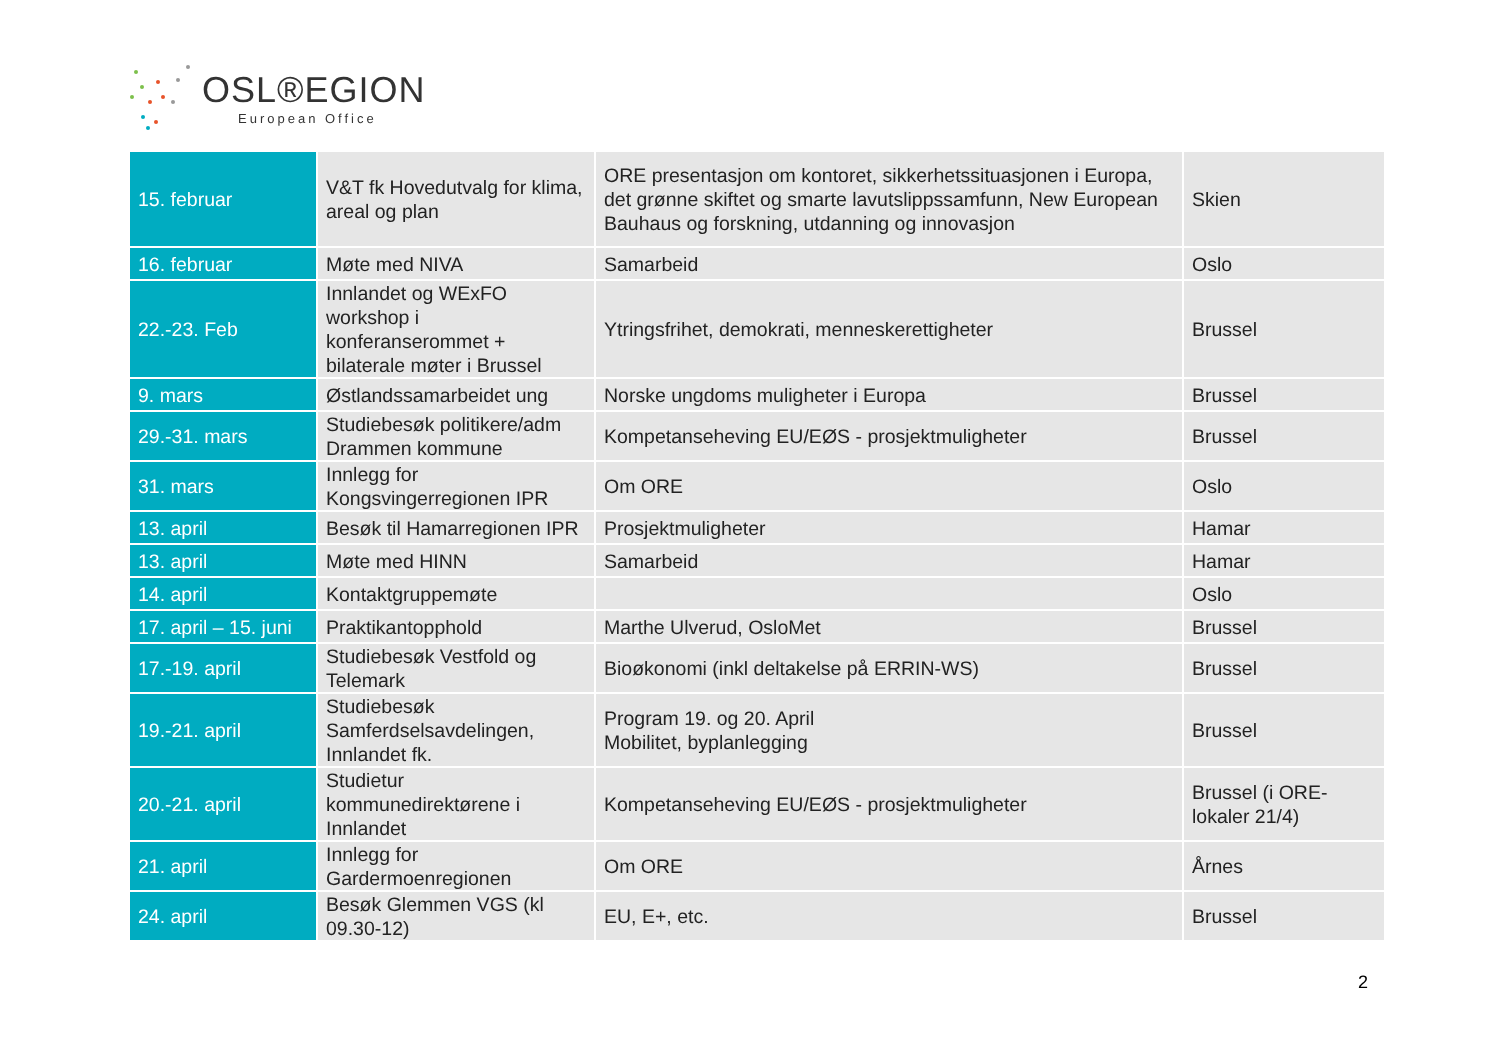OSL®EGION
European Office
| 15. februar | V&T fk Hovedutvalg for klima, areal og plan | ORE presentasjon om kontoret, sikkerhetssituasjonen i Europa, det grønne skiftet og smarte lavutslippssamfunn, New European Bauhaus og forskning, utdanning og innovasjon | Skien |
| 16. februar | Møte med NIVA | Samarbeid | Oslo |
| 22.-23. Feb | Innlandet og WExFO workshop i konferanserommet + bilaterale møter i Brussel | Ytringsfrihet, demokrati, menneskerettigheter | Brussel |
| 9. mars | Østlandssamarbeidet ung | Norske ungdoms muligheter i Europa | Brussel |
| 29.-31. mars | Studiebesøk politikere/adm Drammen kommune | Kompetanseheving EU/EØS - prosjektmuligheter | Brussel |
| 31. mars | Innlegg for Kongsvingerregionen IPR | Om ORE | Oslo |
| 13. april | Besøk til Hamarregionen IPR | Prosjektmuligheter | Hamar |
| 13. april | Møte med HINN | Samarbeid | Hamar |
| 14. april | Kontaktgruppemøte | | Oslo |
| 17. april – 15. juni | Praktikantopphold | Marthe Ulverud, OsloMet | Brussel |
| 17.-19. april | Studiebesøk Vestfold og Telemark | Bioøkonomi (inkl deltakelse på ERRIN-WS) | Brussel |
| 19.-21. april | Studiebesøk Samferdselsavdelingen, Innlandet fk. | Program 19. og 20. April Mobilitet, byplanlegging | Brussel |
| 20.-21. april | Studietur kommunedirektørene i Innlandet | Kompetanseheving EU/EØS - prosjektmuligheter | Brussel (i ORE-lokaler 21/4) |
| 21. april | Innlegg for Gardermoenregionen | Om ORE | Årnes |
| 24. april | Besøk Glemmen VGS (kl 09.30-12) | EU, E+, etc. | Brussel |
2